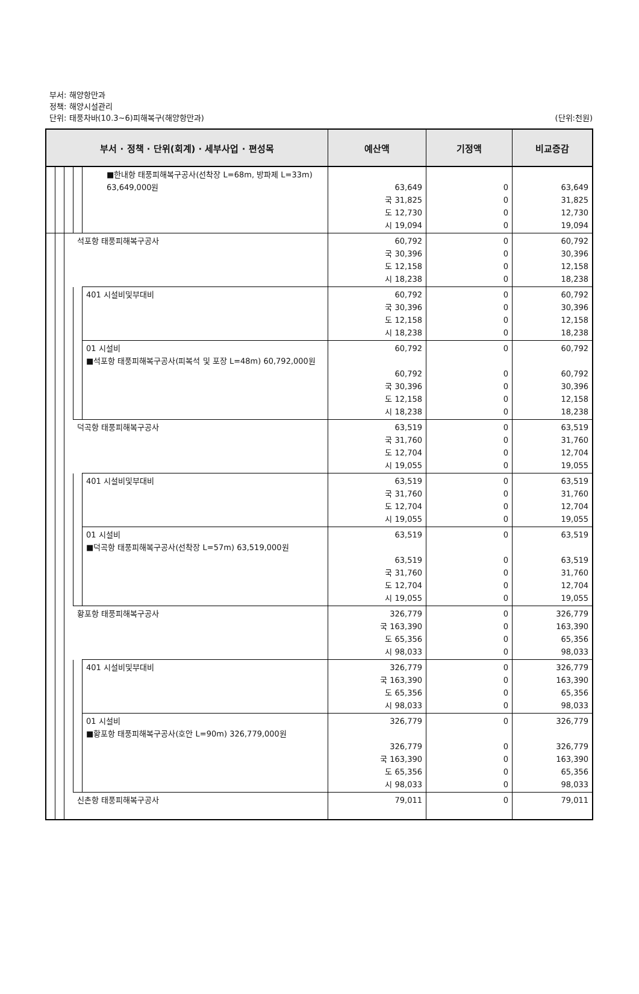부서: 해양항만과
정책: 해양시설관리
단위: 태풍차바(10.3~6)피해복구(해양항만과)
(단위:천원)
| 부서 · 정책 · 단위(회계) · 세부사업 · 편성목 | | | | | 예산액 | 기정액 | 비교증감 |
| --- | --- | --- | --- | --- | --- | --- | --- |
| | | | | ■한내항 태풍피해복구공사(선착장 L=68m, 방파제 L=33m) 63,649,000원 | 63,649 국 31,825 도 12,730 시 19,094 | 0 0 0 0 | 63,649 31,825 12,730 19,094 |
| | | | 석포항 태풍피해복구공사 | | 60,792 국 30,396 도 12,158 시 18,238 | 0 0 0 0 | 60,792 30,396 12,158 18,238 |
| | | | | 401 시설비및부대비 | 60,792 국 30,396 도 12,158 시 18,238 | 0 0 0 0 | 60,792 30,396 12,158 18,238 |
| | | | | 01 시설비 ■석포항 태풍피해복구공사(피복석 및 포장 L=48m) 60,792,000원 | 60,792 60,792 국 30,396 도 12,158 시 18,238 | 0 0 0 0 0 | 60,792 60,792 30,396 12,158 18,238 |
| | | | 덕곡항 태풍피해복구공사 | | 63,519 국 31,760 도 12,704 시 19,055 | 0 0 0 0 | 63,519 31,760 12,704 19,055 |
| | | | | 401 시설비및부대비 | 63,519 국 31,760 도 12,704 시 19,055 | 0 0 0 0 | 63,519 31,760 12,704 19,055 |
| | | | | 01 시설비 ■덕곡항 태풍피해복구공사(선착장 L=57m) 63,519,000원 | 63,519 63,519 국 31,760 도 12,704 시 19,055 | 0 0 0 0 0 | 63,519 63,519 31,760 12,704 19,055 |
| | | | 황포항 태풍피해복구공사 | | 326,779 국 163,390 도 65,356 시 98,033 | 0 0 0 0 | 326,779 163,390 65,356 98,033 |
| | | | | 401 시설비및부대비 | 326,779 국 163,390 도 65,356 시 98,033 | 0 0 0 0 | 326,779 163,390 65,356 98,033 |
| | | | | 01 시설비 ■황포항 태풍피해복구공사(호안 L=90m) 326,779,000원 | 326,779 326,779 국 163,390 도 65,356 시 98,033 | 0 0 0 0 0 | 326,779 326,779 163,390 65,356 98,033 |
| | | | 신촌항 태풍피해복구공사 | | 79,011 | 0 | 79,011 |